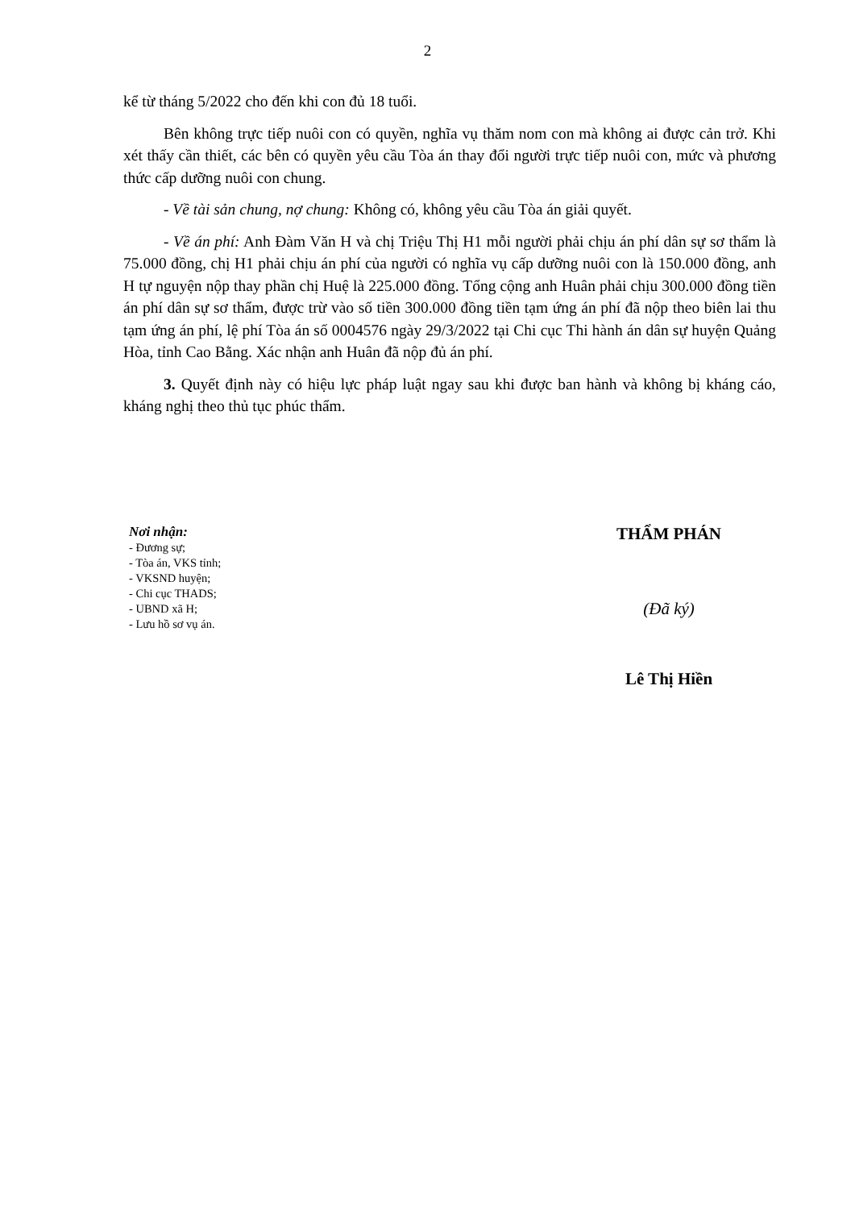2
kể từ tháng 5/2022 cho đến khi con đủ 18 tuổi.
Bên không trực tiếp nuôi con có quyền, nghĩa vụ thăm nom con mà không ai được cản trở. Khi xét thấy cần thiết, các bên có quyền yêu cầu Tòa án thay đổi người trực tiếp nuôi con, mức và phương thức cấp dưỡng nuôi con chung.
- Về tài sản chung, nợ chung: Không có, không yêu cầu Tòa án giải quyết.
- Về án phí: Anh Đàm Văn H và chị Triệu Thị H1 mỗi người phải chịu án phí dân sự sơ thẩm là 75.000 đồng, chị H1 phải chịu án phí của người có nghĩa vụ cấp dưỡng nuôi con là 150.000 đồng, anh H tự nguyện nộp thay phần chị Huệ là 225.000 đồng. Tổng cộng anh Huân phải chịu 300.000 đồng tiền án phí dân sự sơ thẩm, được trừ vào số tiền 300.000 đồng tiền tạm ứng án phí đã nộp theo biên lai thu tạm ứng án phí, lệ phí Tòa án số 0004576 ngày 29/3/2022 tại Chi cục Thi hành án dân sự huyện Quảng Hòa, tỉnh Cao Bằng. Xác nhận anh Huân đã nộp đủ án phí.
3. Quyết định này có hiệu lực pháp luật ngay sau khi được ban hành và không bị kháng cáo, kháng nghị theo thủ tục phúc thẩm.
Nơi nhận:
- Đương sự;
- Tòa án, VKS tỉnh;
- VKSND huyện;
- Chi cục THADS;
- UBND xã H;
- Lưu hồ sơ vụ án.
THẨM PHÁN
(Đã ký)
Lê Thị Hiền